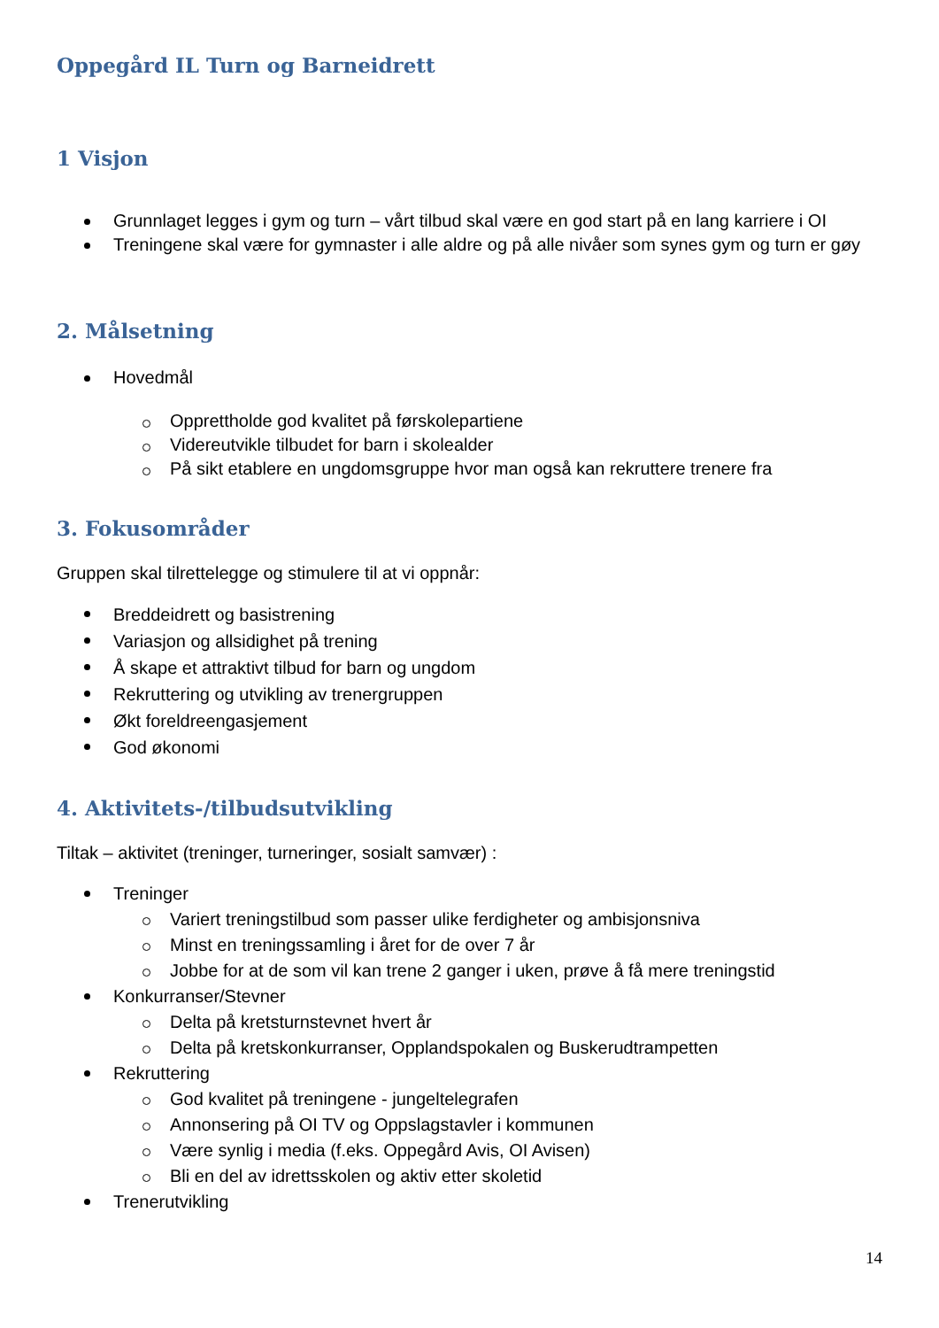Oppegård IL Turn og Barneidrett
1 Visjon
Grunnlaget legges i gym og turn – vårt tilbud skal være en god start på en lang karriere i OI
Treningene skal være for gymnaster i alle aldre og på alle nivåer som synes gym og turn er gøy
2. Målsetning
Hovedmål
Opprettholde god kvalitet på førskolepartiene
Videreutvikle tilbudet for barn i skolealder
På sikt etablere en ungdomsgruppe hvor man også kan rekruttere trenere fra
3. Fokusområder
Gruppen skal tilrettelegge og stimulere til at vi oppnår:
Breddeidrett og basistrening
Variasjon og allsidighet på trening
Å skape et attraktivt tilbud for barn og ungdom
Rekruttering og utvikling av trenergruppen
Økt foreldreengasjement
God økonomi
4. Aktivitets-/tilbudsutvikling
Tiltak – aktivitet (treninger, turneringer, sosialt samvær) :
Treninger
Variert treningstilbud som passer ulike ferdigheter og ambisjonsniva
Minst en treningssamling i året for de over 7 år
Jobbe for at de som vil kan trene 2 ganger i uken, prøve å få mere treningstid
Konkurranser/Stevner
Delta på kretsturnstevnet hvert år
Delta på kretskonkurranser, Opplandspokalen og Buskerudtrampetten
Rekruttering
God kvalitet på treningene - jungeltelegrafen
Annonsering på OI TV og Oppslagstavler i kommunen
Være synlig i media (f.eks. Oppegård Avis, OI Avisen)
Bli en del av idrettsskolen og aktiv etter skoletid
Trenerutvikling
14